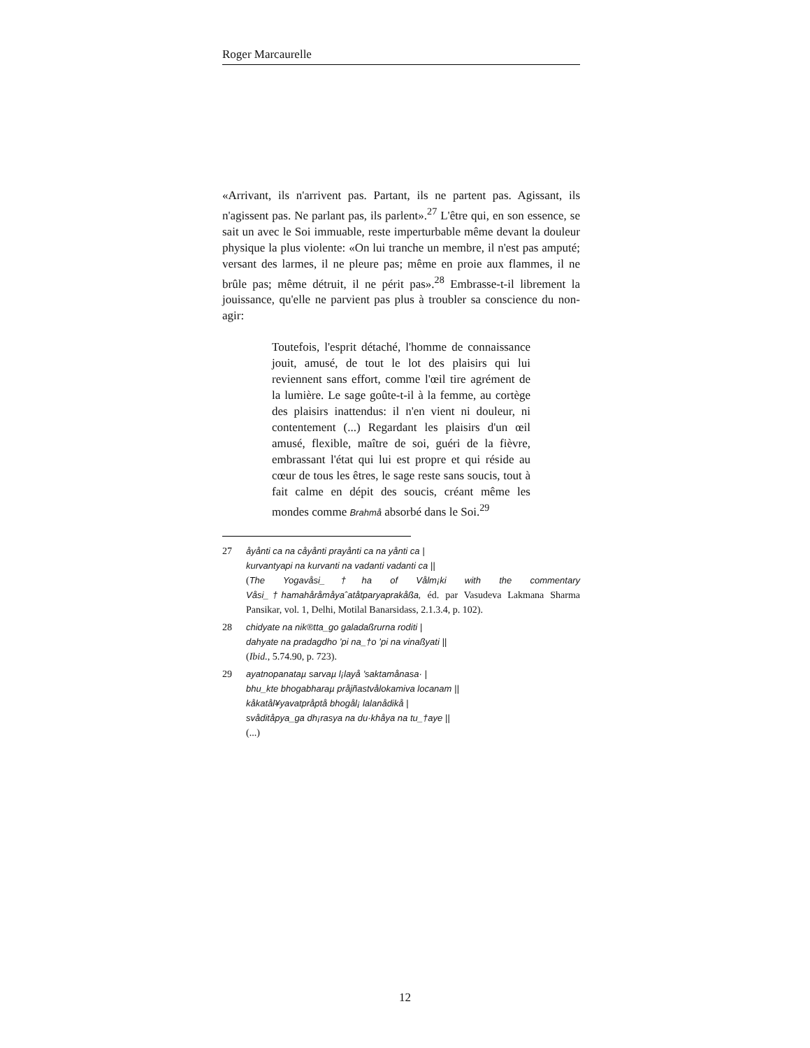Roger Marcaurelle
«Arrivant, ils n'arrivent pas. Partant, ils ne partent pas. Agissant, ils n'agissent pas. Ne parlant pas, ils parlent».<sup>27</sup> L'être qui, en son essence, se sait un avec le Soi immuable, reste imperturbable même devant la douleur physique la plus violente: «On lui tranche un membre, il n'est pas amputé; versant des larmes, il ne pleure pas; même en proie aux flammes, il ne brûle pas; même détruit, il ne périt pas».<sup>28</sup> Embrasse-t-il librement la jouissance, qu'elle ne parvient pas plus à troubler sa conscience du non-agir:
Toutefois, l'esprit détaché, l'homme de connaissance jouit, amusé, de tout le lot des plaisirs qui lui reviennent sans effort, comme l'œil tire agrément de la lumière. Le sage goûte-t-il à la femme, au cortège des plaisirs inattendus: il n'en vient ni douleur, ni contentement (...) Regardant les plaisirs d'un œil amusé, flexible, maître de soi, guéri de la fièvre, embrassant l'état qui lui est propre et qui réside au cœur de tous les êtres, le sage reste sans soucis, tout à fait calme en dépit des soucis, créant même les mondes comme Brahmå absorbé dans le Soi.<sup>29</sup>
27 åyånti ca na cåyånti prayånti ca na yånti ca |
kurvantyapi na kurvanti na vadanti vadanti ca ||
(The Yogavåsi_†ha of Vålm¡ki with the commentary Våsi_†hamahåråmåyaˆatåtparyaprakåßa, éd. par Vasudeva Lakmana Sharma Pansikar, vol. 1, Delhi, Motilal Banarsidass, 2.1.3.4, p. 102).
28 chidyate na nik®tta_go galadaßrurna roditi |
dahyate na pradagdho ’pi na_†o ’pi na vinaßyati ||
(Ibid., 5.74.90, p. 723).
29 ayatnopanataµ sarvaµ l¡layå ’saktamånasa· |
bhu_kte bhogabharaµ pråjñastvålokamiva locanam ||
kåkatål¥yavatpråptå bhogål¡ lalanådikå |
svåditåpya_ga dh¡rasya na du·khåya na tu_†aye ||
(...)
12